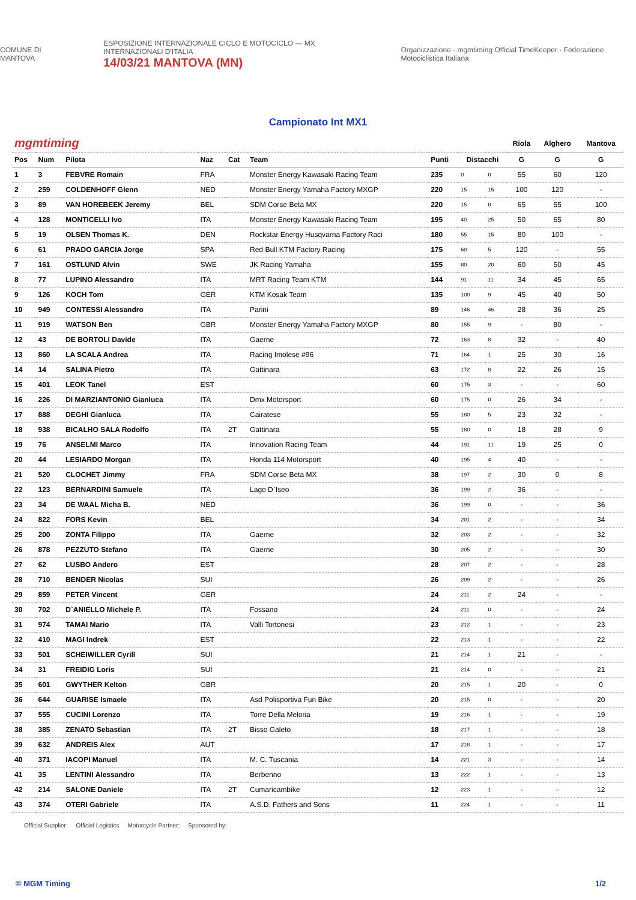COMUNE DI MANTOVA
ESPOSIZIONE INTERNAZIONALE CICLO E MOTOCICLO — MX INTERNAZIONALI D'ITALIA
14/03/21 MANTOVA (MN)
Organizzazione · mgmtiming Official TimeKeeper · Federazione Motociclistica Italiana
Campionato Int MX1
| mgmtiming | | | | | | | | | Riola | Alghero | Mantova |
| Pos | Num | Pilota | Naz | Cat | Team | Punti | Distacchi | | G | G | G |
| 1 | 3 | FEBVRE Romain | FRA | | Monster Energy Kawasaki Racing Team | 235 | 0 | 0 | 55 | 60 | 120 |
| 2 | 259 | COLDENHOFF Glenn | NED | | Monster Energy Yamaha Factory MXGP | 220 | 15 | 15 | 100 | 120 | - |
| 3 | 89 | VAN HOREBEEK Jeremy | BEL | | SDM Corse Beta MX | 220 | 15 | 0 | 65 | 55 | 100 |
| 4 | 128 | MONTICELLI Ivo | ITA | | Monster Energy Kawasaki Racing Team | 195 | 40 | 25 | 50 | 65 | 80 |
| 5 | 19 | OLSEN Thomas K. | DEN | | Rockstar Energy Husqvarna Factory Raci | 180 | 55 | 15 | 80 | 100 | - |
| 6 | 61 | PRADO GARCIA Jorge | SPA | | Red Bull KTM Factory Racing | 175 | 60 | 5 | 120 | - | 55 |
| 7 | 161 | OSTLUND Alvin | SWE | | JK Racing Yamaha | 155 | 80 | 20 | 60 | 50 | 45 |
| 8 | 77 | LUPINO Alessandro | ITA | | MRT Racing Team KTM | 144 | 91 | 11 | 34 | 45 | 65 |
| 9 | 126 | KOCH Tom | GER | | KTM Kosak Team | 135 | 100 | 9 | 45 | 40 | 50 |
| 10 | 949 | CONTESSI Alessandro | ITA | | Parini | 89 | 146 | 46 | 28 | 36 | 25 |
| 11 | 919 | WATSON Ben | GBR | | Monster Energy Yamaha Factory MXGP | 80 | 155 | 9 | - | 80 | - |
| 12 | 43 | DE BORTOLI Davide | ITA | | Gaerne | 72 | 163 | 8 | 32 | - | 40 |
| 13 | 860 | LA SCALA Andrea | ITA | | Racing Imolese #96 | 71 | 164 | 1 | 25 | 30 | 16 |
| 14 | 14 | SALINA Pietro | ITA | | Gattinara | 63 | 172 | 8 | 22 | 26 | 15 |
| 15 | 401 | LEOK Tanel | EST | | | 60 | 175 | 3 | - | - | 60 |
| 16 | 226 | DI MARZIANTONIO Gianluca | ITA | | Dmx Motorsport | 60 | 175 | 0 | 26 | 34 | - |
| 17 | 888 | DEGHI Gianluca | ITA | | Cairatese | 55 | 180 | 5 | 23 | 32 | - |
| 18 | 938 | BICALHO SALA Rodolfo | ITA | 2T | Gattinara | 55 | 180 | 0 | 18 | 28 | 9 |
| 19 | 76 | ANSELMI Marco | ITA | | Innovation Racing Team | 44 | 191 | 11 | 19 | 25 | 0 |
| 20 | 44 | LESIARDO Morgan | ITA | | Honda 114 Motorsport | 40 | 195 | 4 | 40 | - | - |
| 21 | 520 | CLOCHET Jimmy | FRA | | SDM Corse Beta MX | 38 | 197 | 2 | 30 | 0 | 8 |
| 22 | 123 | BERNARDINI Samuele | ITA | | Lago D`Iseo | 36 | 199 | 2 | 36 | - | - |
| 23 | 34 | DE WAAL Micha B. | NED | | | 36 | 199 | 0 | - | - | 36 |
| 24 | 822 | FORS Kevin | BEL | | | 34 | 201 | 2 | - | - | 34 |
| 25 | 200 | ZONTA Filippo | ITA | | Gaerne | 32 | 203 | 2 | - | - | 32 |
| 26 | 878 | PEZZUTO Stefano | ITA | | Gaerne | 30 | 205 | 2 | - | - | 30 |
| 27 | 62 | LUSBO Andero | EST | | | 28 | 207 | 2 | - | - | 28 |
| 28 | 710 | BENDER Nicolas | SUI | | | 26 | 209 | 2 | - | - | 26 |
| 29 | 859 | PETER Vincent | GER | | | 24 | 211 | 2 | 24 | - | - |
| 30 | 702 | D`ANIELLO Michele P. | ITA | | Fossano | 24 | 211 | 0 | - | - | 24 |
| 31 | 974 | TAMAI Mario | ITA | | Valli Tortonesi | 23 | 212 | 1 | - | - | 23 |
| 32 | 410 | MAGI Indrek | EST | | | 22 | 213 | 1 | - | - | 22 |
| 33 | 501 | SCHEIWILLER Cyrill | SUI | | | 21 | 214 | 1 | 21 | - | - |
| 34 | 31 | FREIDIG Loris | SUI | | | 21 | 214 | 0 | - | - | 21 |
| 35 | 601 | GWYTHER Kelton | GBR | | | 20 | 215 | 1 | 20 | - | 0 |
| 36 | 644 | GUARISE Ismaele | ITA | | Asd Polisportiva Fun Bike | 20 | 215 | 0 | - | - | 20 |
| 37 | 555 | CUCINI Lorenzo | ITA | | Torre Della Meloria | 19 | 216 | 1 | - | - | 19 |
| 38 | 385 | ZENATO Sebastian | ITA | 2T | Bisso Galeto | 18 | 217 | 1 | - | - | 18 |
| 39 | 632 | ANDREIS Alex | AUT | | | 17 | 218 | 1 | - | - | 17 |
| 40 | 371 | IACOPI Manuel | ITA | | M. C. Tuscania | 14 | 221 | 3 | - | - | 14 |
| 41 | 35 | LENTINI Alessandro | ITA | | Berbenno | 13 | 222 | 1 | - | - | 13 |
| 42 | 214 | SALONE Daniele | ITA | 2T | Cumaricambike | 12 | 223 | 1 | - | - | 12 |
| 43 | 374 | OTERI Gabriele | ITA | | A.S.D. Fathers and Sons | 11 | 224 | 1 | - | - | 11 |
Official Supplier: Official Logistics Motorcycle Partner: Sponsored by:
© MGM Timing 1/2